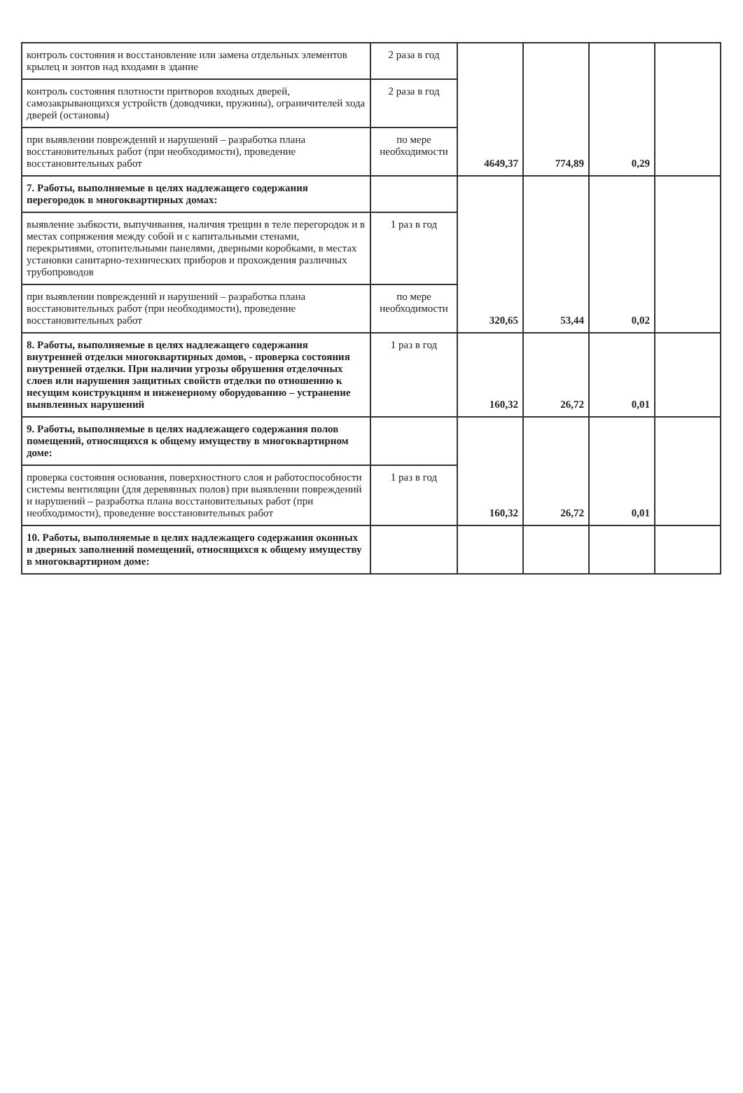| контроль состояния и восстановление или замена отдельных элементов крылец и зонтов над входами в здание | 2 раза в год | 4649,37 | 774,89 | 0,29 | |
| контроль состояния плотности притворов входных дверей, самозакрывающихся устройств (доводчики, пружины), ограничителей хода дверей (остановы) | 2 раза в год | | | | |
| при выявлении повреждений и нарушений – разработка плана восстановительных работ (при необходимости), проведение восстановительных работ | по мере необходимости | | | | |
| 7. Работы, выполняемые в целях надлежащего содержания перегородок в многоквартирных домах: | | 320,65 | 53,44 | 0,02 | |
| выявление зыбкости, выпучивания, наличия трещин в теле перегородок и в местах сопряжения между собой и с капитальными стенами, перекрытиями, отопительными панелями, дверными коробками, в местах установки санитарно-технических приборов и прохождения различных трубопроводов | 1 раз в год | | | | |
| при выявлении повреждений и нарушений – разработка плана восстановительных работ (при необходимости), проведение восстановительных работ | по мере необходимости | | | | |
| 8. Работы, выполняемые в целях надлежащего содержания внутренней отделки многоквартирных домов, - проверка состояния внутренней отделки. При наличии угрозы обрушения отделочных слоев или нарушения защитных свойств отделки по отношению к несущим конструкциям и инженерному оборудованию – устранение выявленных нарушений | 1 раз в год | 160,32 | 26,72 | 0,01 | |
| 9. Работы, выполняемые в целях надлежащего содержания полов помещений, относящихся к общему имуществу в многоквартирном доме: | | 160,32 | 26,72 | 0,01 | |
| проверка состояния основания, поверхностного слоя и работоспособности системы вентиляции (для деревянных полов) при выявлении повреждений и нарушений – разработка плана восстановительных работ (при необходимости), проведение восстановительных работ | 1 раз в год | | | | |
| 10. Работы, выполняемые в целях надлежащего содержания оконных и дверных заполнений помещений, относящихся к общему имуществу в многоквартирном доме: | | | | | |